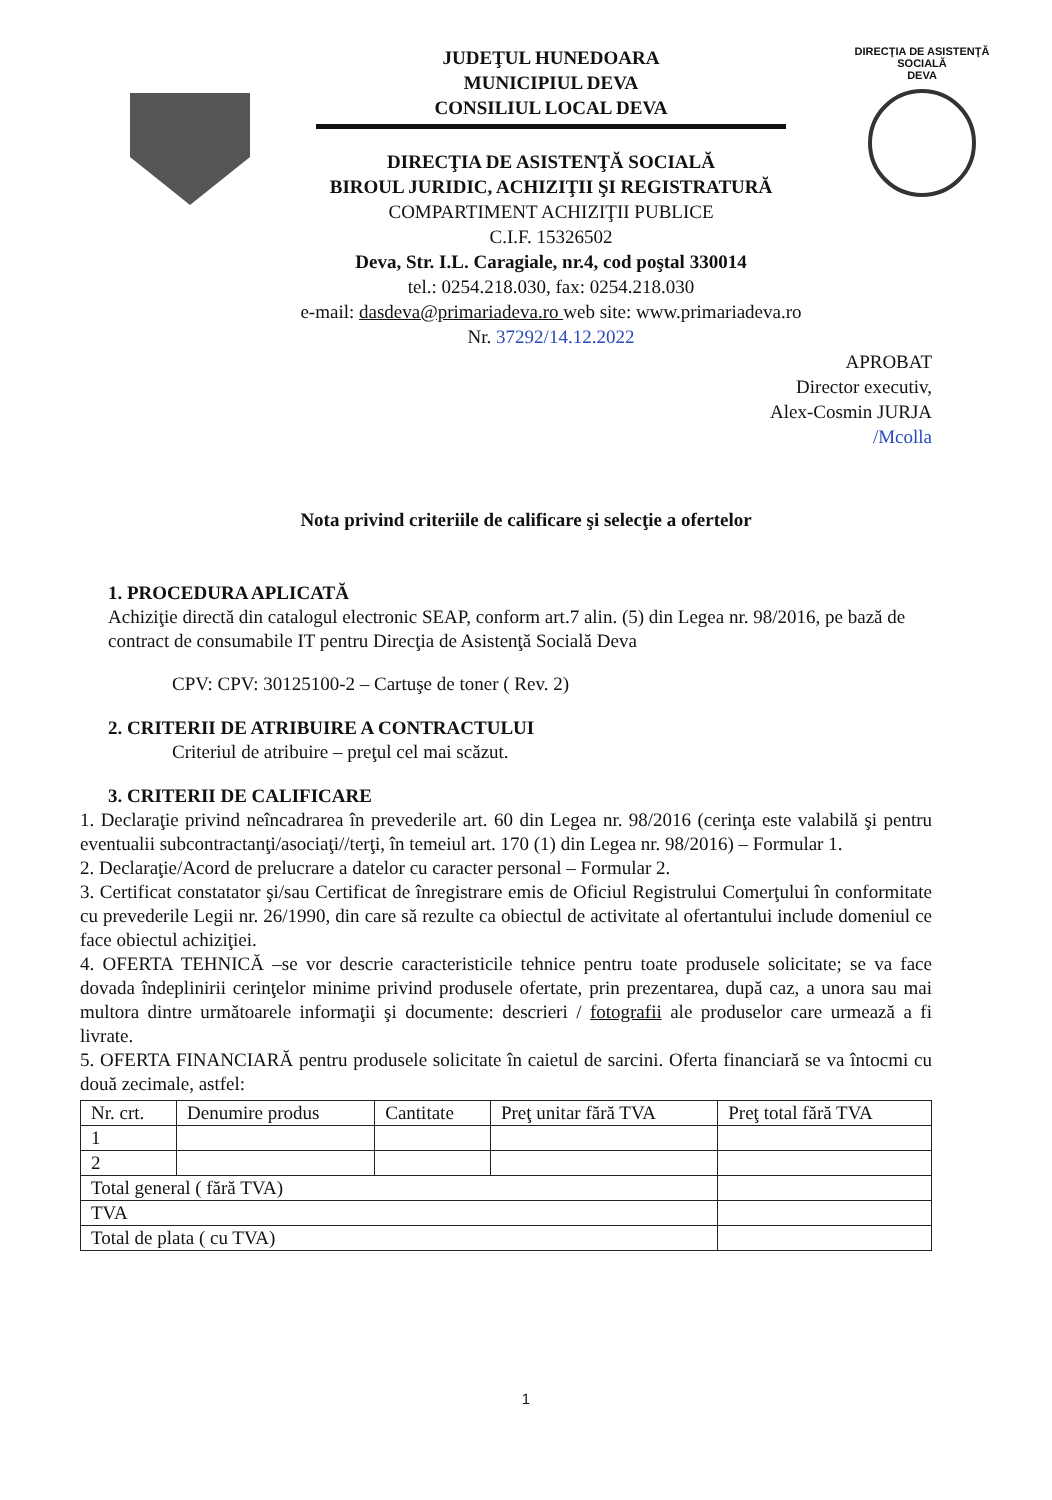JUDEŢUL HUNEDOARA
MUNICIPIUL DEVA
CONSILIUL LOCAL DEVA
DIRECŢIA DE ASISTENŢĂ SOCIALĂ
BIROUL JURIDIC, ACHIZIŢII ŞI REGISTRATURĂ
COMPARTIMENT ACHIZIŢII PUBLICE
C.I.F. 15326502
Deva, Str. I.L. Caragiale, nr.4, cod poştal 330014
tel.: 0254.218.030, fax: 0254.218.030
e-mail: dasdeva@primariadeva.ro web site: www.primariadeva.ro
Nr. 37292/14.12.2022
DIRECŢIA DE ASISTENŢĂ SOCIALĂ
DEVA
APROBAT
Director executiv,
Alex-Cosmin JURJA
/Mcolla
Nota privind criteriile de calificare şi selecţie a ofertelor
1. PROCEDURA APLICATĂ
Achiziţie directă din catalogul electronic SEAP, conform art.7 alin. (5) din Legea nr. 98/2016, pe bază de contract de consumabile IT pentru Direcţia de Asistenţă Socială Deva
CPV: CPV: 30125100-2 – Cartuşe de toner ( Rev. 2)
2. CRITERII DE ATRIBUIRE A CONTRACTULUI
Criteriul de atribuire – preţul cel mai scăzut.
3. CRITERII DE CALIFICARE
1. Declaraţie privind neîncadrarea în prevederile art. 60 din Legea nr. 98/2016 (cerinţa este valabilă şi pentru eventualii subcontractanţi/asociaţi//terţi, în temeiul art. 170 (1) din Legea nr. 98/2016) – Formular 1.
2. Declaraţie/Acord de prelucrare a datelor cu caracter personal – Formular 2.
3. Certificat constatator şi/sau Certificat de înregistrare emis de Oficiul Registrului Comerţului în conformitate cu prevederile Legii nr. 26/1990, din care să rezulte ca obiectul de activitate al ofertantului include domeniul ce face obiectul achiziţiei.
4. OFERTA TEHNICĂ –se vor descrie caracteristicile tehnice pentru toate produsele solicitate; se va face dovada îndeplinirii cerinţelor minime privind produsele ofertate, prin prezentarea, după caz, a unora sau mai multora dintre următoarele informaţii şi documente: descrieri / fotografii ale produselor care urmează a fi livrate.
5. OFERTA FINANCIARĂ pentru produsele solicitate în caietul de sarcini. Oferta financiară se va întocmi cu două zecimale, astfel:
| Nr. crt. | Denumire produs | Cantitate | Preţ unitar fără TVA | Preţ total fără TVA |
| 1 | | | | |
| 2 | | | | |
| Total general ( fără TVA) | | | | |
| TVA | | | | |
| Total de plata ( cu TVA) | | | | |
1